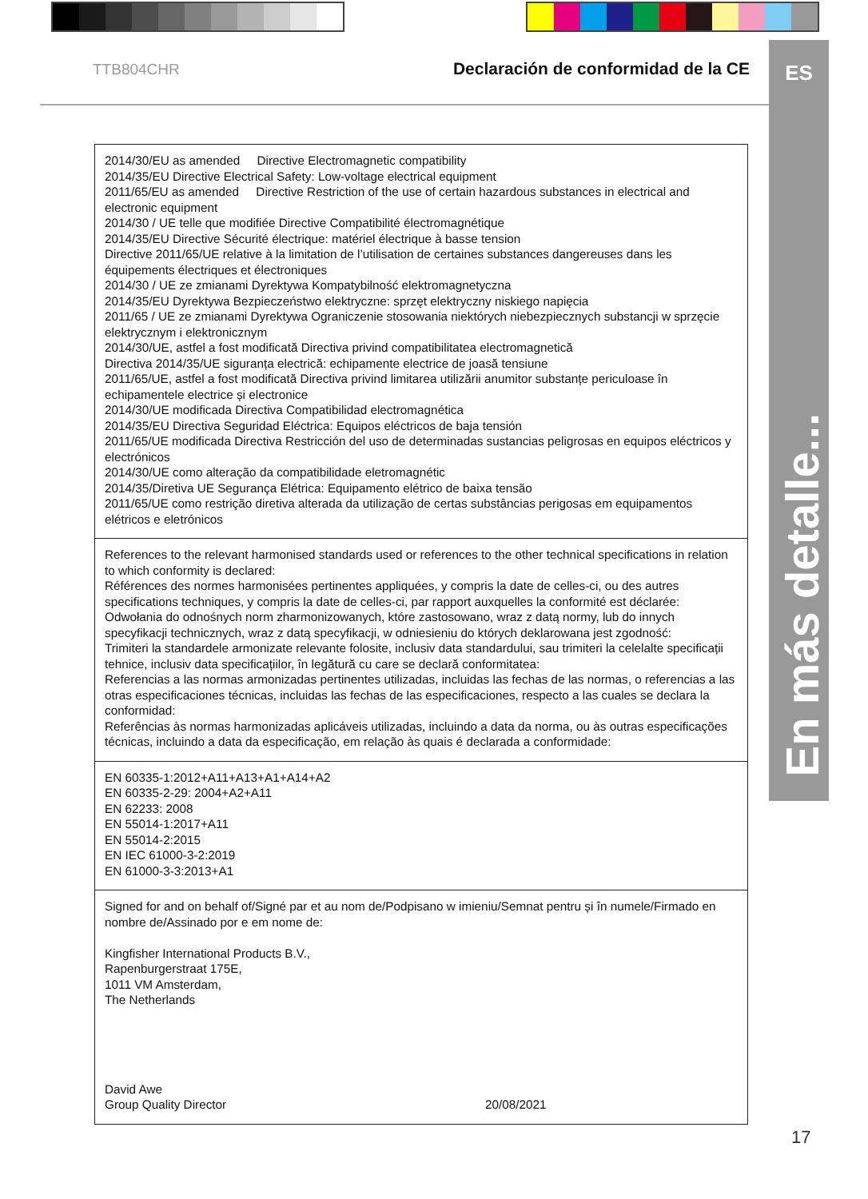TTB804CHR Declaración de conformidad de la CE
ES
En más detalle...
| 2014/30/EU as amended Directive Electromagnetic compatibility 2014/35/EU Directive Electrical Safety: Low-voltage electrical equipment 2011/65/EU as amended Directive Restriction of the use of certain hazardous substances in electrical and electronic equipment 2014/30 / UE telle que modifiée Directive Compatibilité électromagnétique 2014/35/EU Directive Sécurité électrique: matériel électrique à basse tension Directive 2011/65/UE relative à la limitation de l’utilisation de certaines substances dangereuses dans les équipements électriques et électroniques 2014/30 / UE ze zmianami Dyrektywa Kompatybilność elektromagnetyczna 2014/35/EU Dyrektywa Bezpieczeństwo elektryczne: sprzęt elektryczny niskiego napięcia 2011/65 / UE ze zmianami Dyrektywa Ograniczenie stosowania niektórych niebezpiecznych substancji w sprzęcie elektrycznym i elektronicznym 2014/30/UE, astfel a fost modificată Directiva privind compatibilitatea electromagnetică Directiva 2014/35/UE siguranța electrică: echipamente electrice de joasă tensiune 2011/65/UE, astfel a fost modificată Directiva privind limitarea utilizării anumitor substanțe periculoase în echipamentele electrice și electronice 2014/30/UE modificada Directiva Compatibilidad electromagnética 2014/35/EU Directiva Seguridad Eléctrica: Equipos eléctricos de baja tensión 2011/65/UE modificada Directiva Restricción del uso de determinadas sustancias peligrosas en equipos eléctricos y electrónicos 2014/30/UE como alteração da compatibilidade eletromagnétic 2014/35/Diretiva UE Segurança Elétrica: Equipamento elétrico de baixa tensão 2011/65/UE como restrição diretiva alterada da utilização de certas substâncias perigosas em equipamentos elétricos e eletrónicos |
| References to the relevant harmonised standards used or references to the other technical specifications in relation to which conformity is declared: Références des normes harmonisées pertinentes appliquées, y compris la date de celles-ci, ou des autres specifications techniques, y compris la date de celles-ci, par rapport auxquelles la conformité est déclarée: Odwołania do odnośnych norm zharmonizowanych, które zastosowano, wraz z datą normy, lub do innych specyfikacji technicznych, wraz z datą specyfikacji, w odniesieniu do których deklarowana jest zgodność: Trimiteri la standardele armonizate relevante folosite, inclusiv data standardului, sau trimiteri la celelalte specificații tehnice, inclusiv data specificațiilor, în legătură cu care se declară conformitatea: Referencias a las normas armonizadas pertinentes utilizadas, incluidas las fechas de las normas, o referencias a las otras especificaciones técnicas, incluidas las fechas de las especificaciones, respecto a las cuales se declara la conformidad: Referências às normas harmonizadas aplicáveis utilizadas, incluindo a data da norma, ou às outras especificações técnicas, incluindo a data da especificação, em relação às quais é declarada a conformidade: |
| EN 60335-1:2012+A11+A13+A1+A14+A2 EN 60335-2-29: 2004+A2+A11 EN 62233: 2008 EN 55014-1:2017+A11 EN 55014-2:2015 EN IEC 61000-3-2:2019 EN 61000-3-3:2013+A1 |
| Signed for and on behalf of/Signé par et au nom de/Podpisano w imieniu/Semnat pentru și în numele/Firmado en nombre de/Assinado por e em nome de: Kingfisher International Products B.V., Rapenburgerstraat 175E, 1011 VM Amsterdam, The Netherlands David Awe Group Quality Director 20/08/2021 |
17